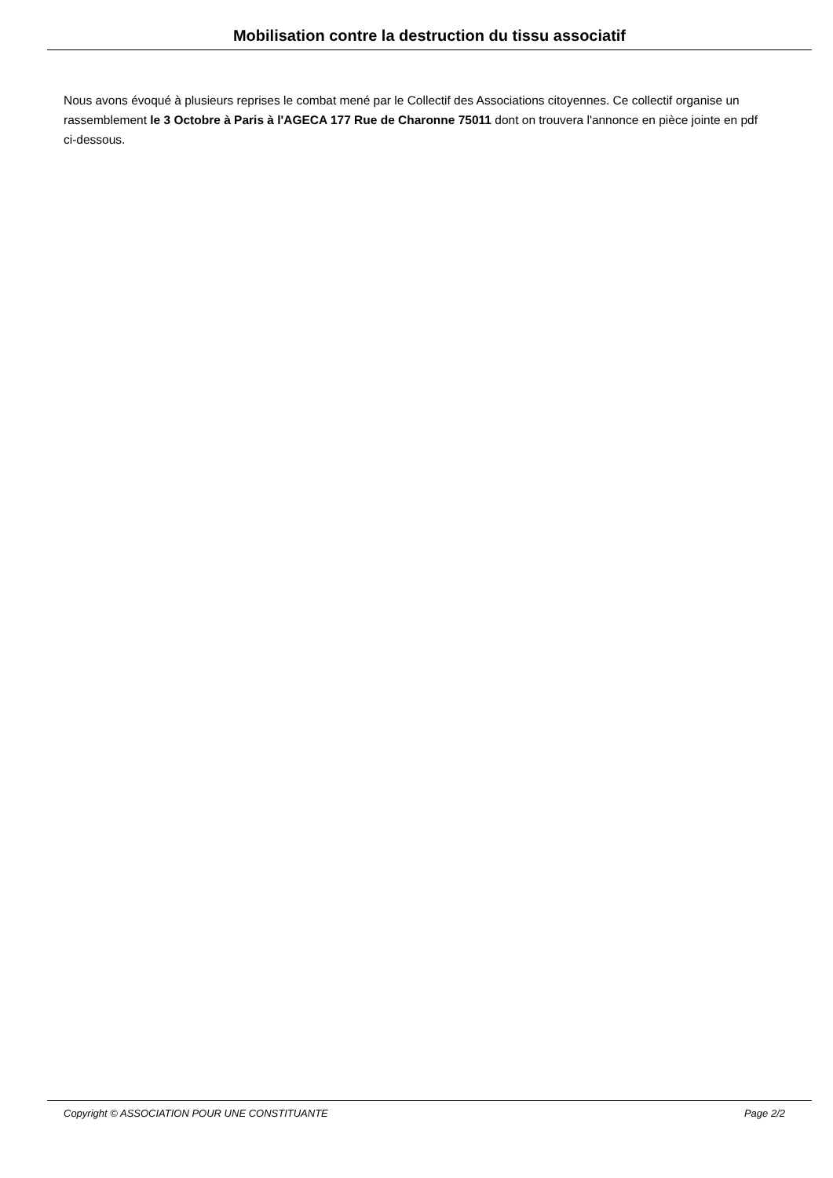Mobilisation contre la destruction du tissu associatif
Nous avons évoqué à plusieurs reprises le combat mené par le Collectif des Associations citoyennes. Ce collectif organise un rassemblement le 3 Octobre à Paris à l'AGECA 177 Rue de Charonne 75011 dont on trouvera l'annonce en pièce jointe en pdf ci-dessous.
Copyright © ASSOCIATION POUR UNE CONSTITUANTE Page 2/2